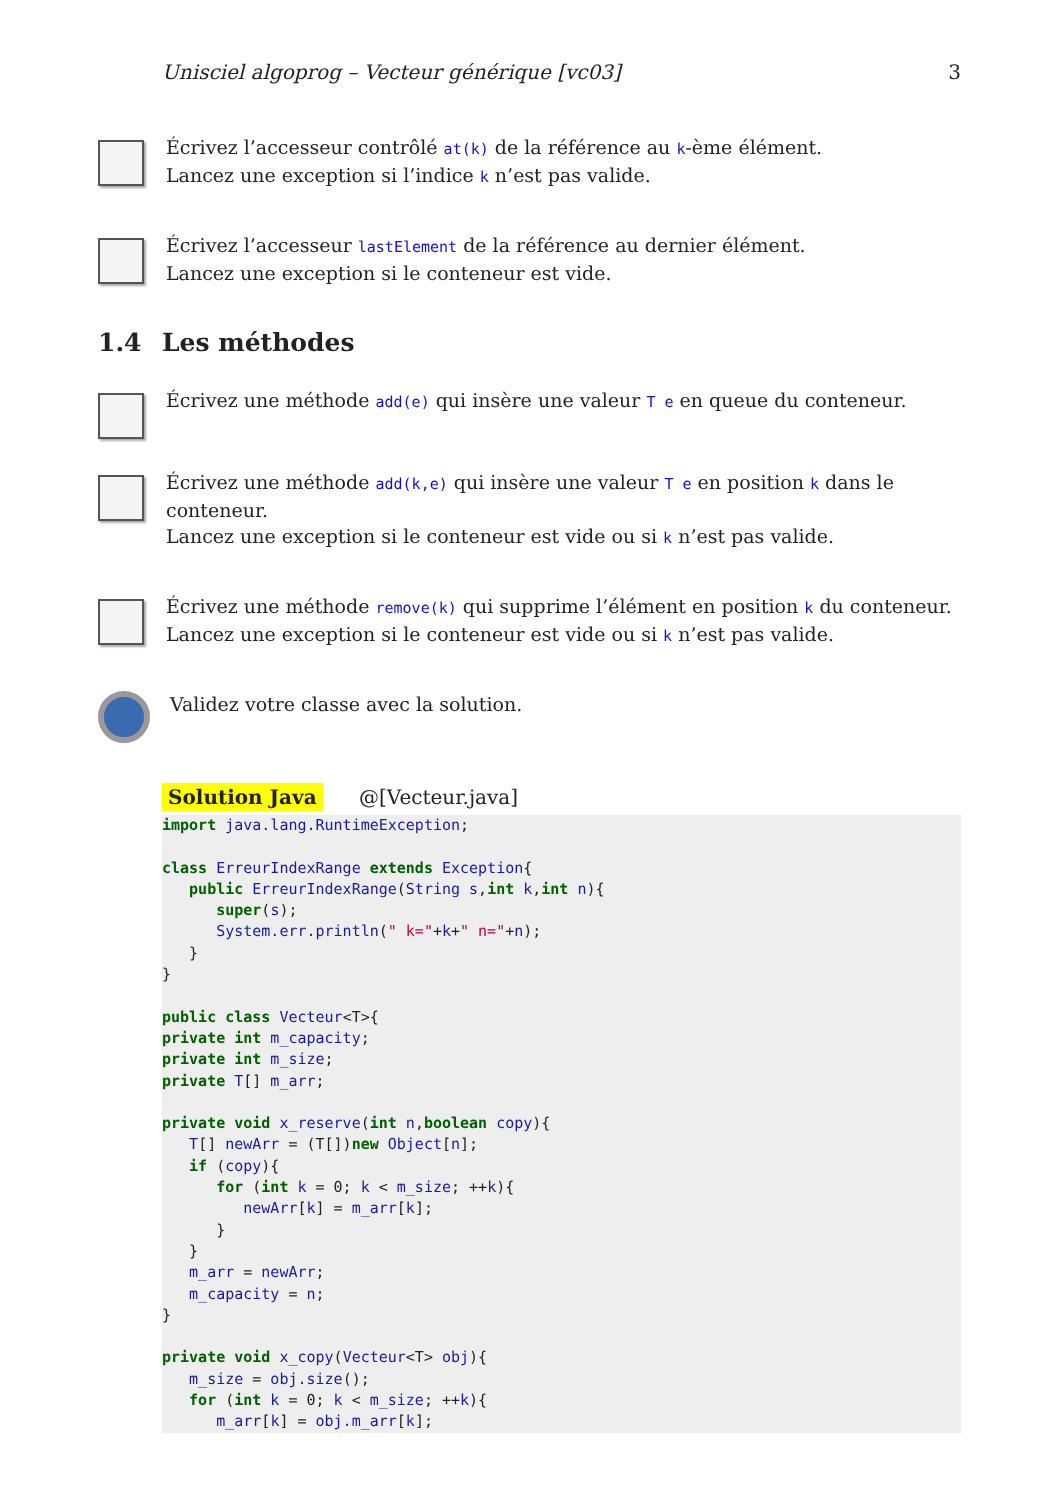Unisciel algoprog – Vecteur générique [vc03] 3
Écrivez l’accesseur contrôlé at(k) de la référence au k-ème élément.
Lancez une exception si l’indice k n’est pas valide.
Écrivez l’accesseur lastElement de la référence au dernier élément.
Lancez une exception si le conteneur est vide.
1.4 Les méthodes
Écrivez une méthode add(e) qui insère une valeur T e en queue du conteneur.
Écrivez une méthode add(k,e) qui insère une valeur T e en position k dans le conteneur.
Lancez une exception si le conteneur est vide ou si k n’est pas valide.
Écrivez une méthode remove(k) qui supprime l’élément en position k du conteneur.
Lancez une exception si le conteneur est vide ou si k n’est pas valide.
Validez votre classe avec la solution.
Solution Java @[Vecteur.java]
import java.lang.RuntimeException;

class ErreurIndexRange extends Exception{
   public ErreurIndexRange(String s, int k, int n){
      super(s);
      System.err.println(" k="+k+" n="+n);
   }
}

public class Vecteur<T>{
private int m_capacity;
private int m_size;
private T[] m_arr;

private void x_reserve(int n, boolean copy){
   T[] newArr = (T[]) new Object[n];
   if (copy){
      for (int k = 0; k < m_size; ++k){
         newArr[k] = m_arr[k];
      }
   }
   m_arr = newArr;
   m_capacity = n;
}

private void x_copy(Vecteur<T> obj){
   m_size = obj.size();
   for (int k = 0; k < m_size; ++k){
      m_arr[k] = obj.m_arr[k];